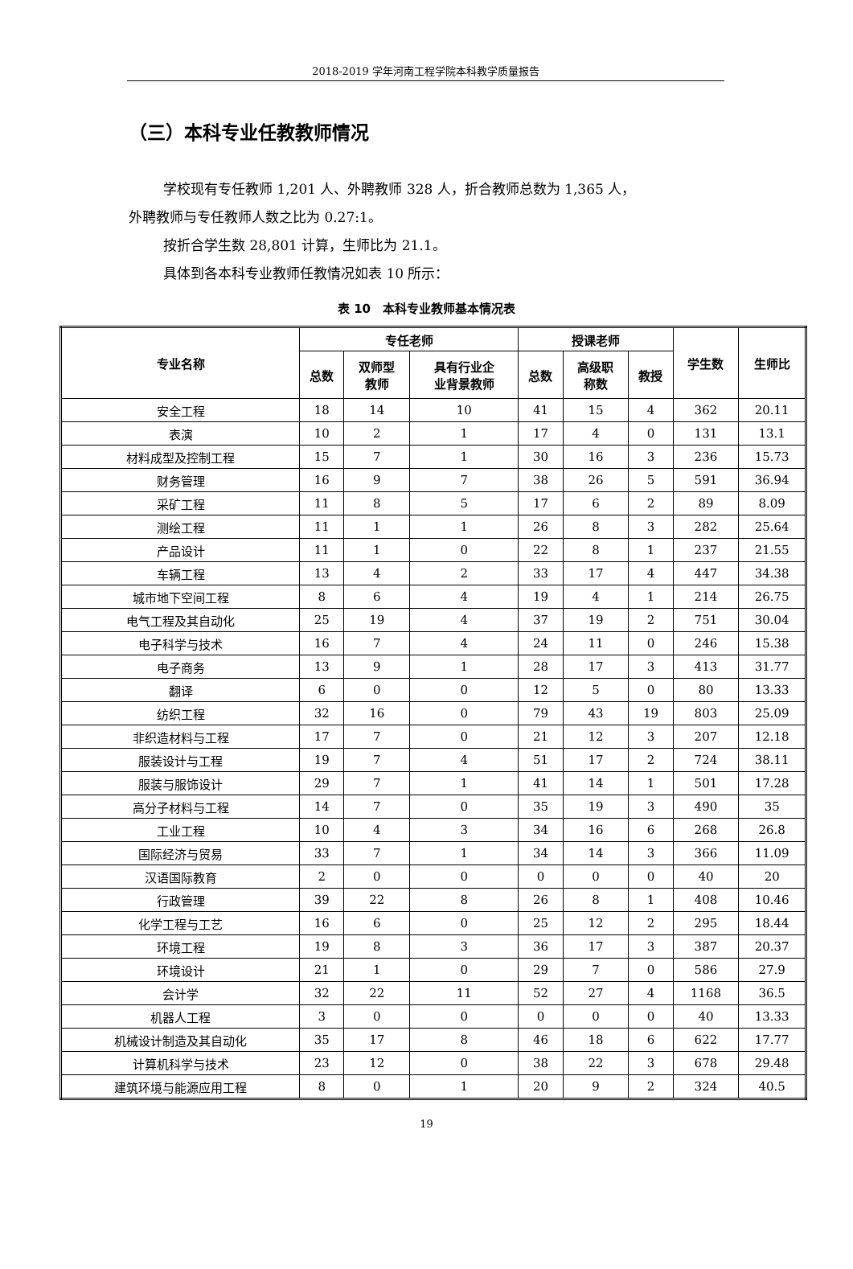2018-2019 学年河南工程学院本科教学质量报告
（三）本科专业任教教师情况
学校现有专任教师 1,201 人、外聘教师 328 人，折合教师总数为 1,365 人，
外聘教师与专任教师人数之比为 0.27:1。
按折合学生数 28,801 计算，生师比为 21.1。
具体到各本科专业教师任教情况如表 10 所示：
表 10　本科专业教师基本情况表
| 专业名称 | 专任老师 | | | 授课老师 | | | 学生数 | 生师比 |
| --- | --- | --- | --- | --- | --- | --- | --- | --- |
| | 总数 | 双师型 教师 | 具有行业企 业背景教师 | 总数 | 高级职 称数 | 教授 | | |
| 安全工程 | 18 | 14 | 10 | 41 | 15 | 4 | 362 | 20.11 |
| 表演 | 10 | 2 | 1 | 17 | 4 | 0 | 131 | 13.1 |
| 材料成型及控制工程 | 15 | 7 | 1 | 30 | 16 | 3 | 236 | 15.73 |
| 财务管理 | 16 | 9 | 7 | 38 | 26 | 5 | 591 | 36.94 |
| 采矿工程 | 11 | 8 | 5 | 17 | 6 | 2 | 89 | 8.09 |
| 测绘工程 | 11 | 1 | 1 | 26 | 8 | 3 | 282 | 25.64 |
| 产品设计 | 11 | 1 | 0 | 22 | 8 | 1 | 237 | 21.55 |
| 车辆工程 | 13 | 4 | 2 | 33 | 17 | 4 | 447 | 34.38 |
| 城市地下空间工程 | 8 | 6 | 4 | 19 | 4 | 1 | 214 | 26.75 |
| 电气工程及其自动化 | 25 | 19 | 4 | 37 | 19 | 2 | 751 | 30.04 |
| 电子科学与技术 | 16 | 7 | 4 | 24 | 11 | 0 | 246 | 15.38 |
| 电子商务 | 13 | 9 | 1 | 28 | 17 | 3 | 413 | 31.77 |
| 翻译 | 6 | 0 | 0 | 12 | 5 | 0 | 80 | 13.33 |
| 纺织工程 | 32 | 16 | 0 | 79 | 43 | 19 | 803 | 25.09 |
| 非织造材料与工程 | 17 | 7 | 0 | 21 | 12 | 3 | 207 | 12.18 |
| 服装设计与工程 | 19 | 7 | 4 | 51 | 17 | 2 | 724 | 38.11 |
| 服装与服饰设计 | 29 | 7 | 1 | 41 | 14 | 1 | 501 | 17.28 |
| 高分子材料与工程 | 14 | 7 | 0 | 35 | 19 | 3 | 490 | 35 |
| 工业工程 | 10 | 4 | 3 | 34 | 16 | 6 | 268 | 26.8 |
| 国际经济与贸易 | 33 | 7 | 1 | 34 | 14 | 3 | 366 | 11.09 |
| 汉语国际教育 | 2 | 0 | 0 | 0 | 0 | 0 | 40 | 20 |
| 行政管理 | 39 | 22 | 8 | 26 | 8 | 1 | 408 | 10.46 |
| 化学工程与工艺 | 16 | 6 | 0 | 25 | 12 | 2 | 295 | 18.44 |
| 环境工程 | 19 | 8 | 3 | 36 | 17 | 3 | 387 | 20.37 |
| 环境设计 | 21 | 1 | 0 | 29 | 7 | 0 | 586 | 27.9 |
| 会计学 | 32 | 22 | 11 | 52 | 27 | 4 | 1168 | 36.5 |
| 机器人工程 | 3 | 0 | 0 | 0 | 0 | 0 | 40 | 13.33 |
| 机械设计制造及其自动化 | 35 | 17 | 8 | 46 | 18 | 6 | 622 | 17.77 |
| 计算机科学与技术 | 23 | 12 | 0 | 38 | 22 | 3 | 678 | 29.48 |
| 建筑环境与能源应用工程 | 8 | 0 | 1 | 20 | 9 | 2 | 324 | 40.5 |
19